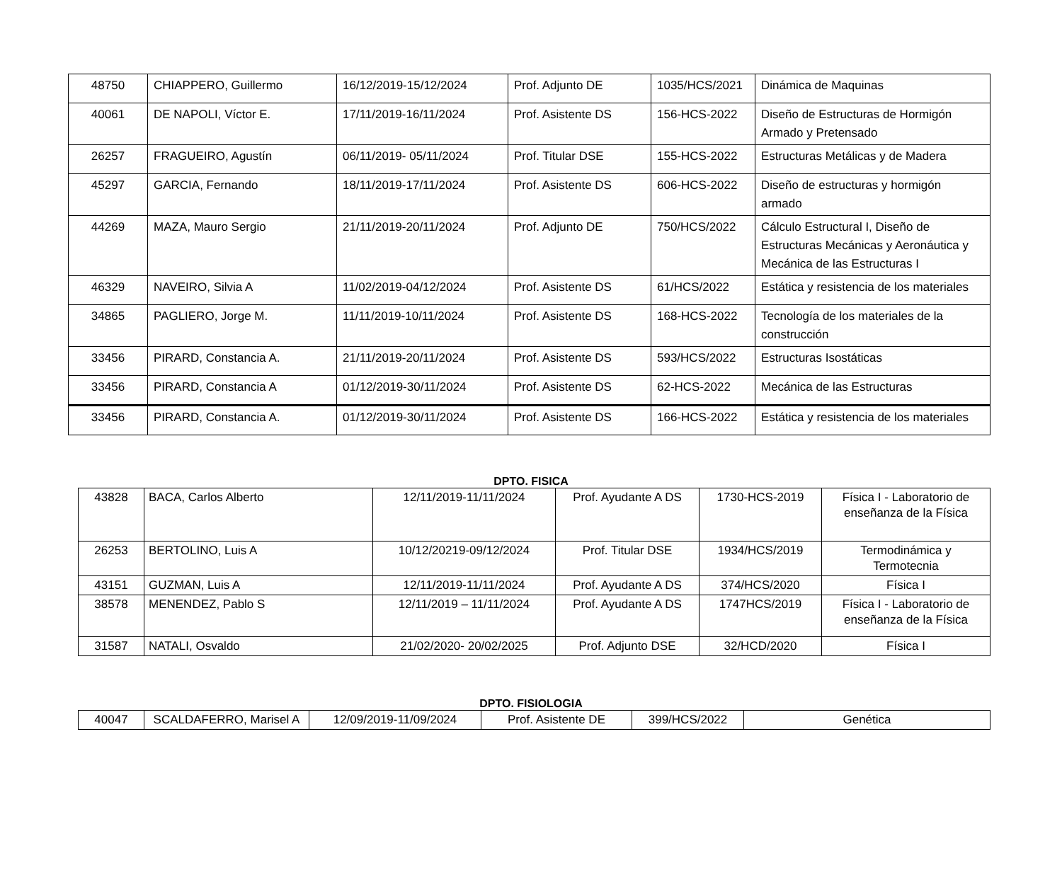| 48750 | CHIAPPERO, Guillermo | 16/12/2019-15/12/2024 | Prof. Adjunto DE | 1035/HCS/2021 | Dinámica de Maquinas |
| 40061 | DE NAPOLI, Víctor E. | 17/11/2019-16/11/2024 | Prof. Asistente DS | 156-HCS-2022 | Diseño de Estructuras de Hormigón Armado y Pretensado |
| 26257 | FRAGUEIRO, Agustín | 06/11/2019- 05/11/2024 | Prof. Titular DSE | 155-HCS-2022 | Estructuras Metálicas y de Madera |
| 45297 | GARCIA, Fernando | 18/11/2019-17/11/2024 | Prof. Asistente DS | 606-HCS-2022 | Diseño de estructuras y hormigón armado |
| 44269 | MAZA, Mauro Sergio | 21/11/2019-20/11/2024 | Prof. Adjunto DE | 750/HCS/2022 | Cálculo Estructural I, Diseño de Estructuras Mecánicas y Aeronáutica y Mecánica de las Estructuras I |
| 46329 | NAVEIRO, Silvia A | 11/02/2019-04/12/2024 | Prof. Asistente DS | 61/HCS/2022 | Estática y resistencia de los materiales |
| 34865 | PAGLIERO, Jorge M. | 11/11/2019-10/11/2024 | Prof. Asistente DS | 168-HCS-2022 | Tecnología de los materiales de la construcción |
| 33456 | PIRARD, Constancia A. | 21/11/2019-20/11/2024 | Prof. Asistente DS | 593/HCS/2022 | Estructuras Isostáticas |
| 33456 | PIRARD, Constancia A | 01/12/2019-30/11/2024 | Prof. Asistente DS | 62-HCS-2022 | Mecánica de las Estructuras |
| 33456 | PIRARD, Constancia A. | 01/12/2019-30/11/2024 | Prof. Asistente DS | 166-HCS-2022 | Estática y resistencia de los materiales |
DPTO. FISICA
| 43828 | BACA, Carlos Alberto | 12/11/2019-11/11/2024 | Prof. Ayudante A DS | 1730-HCS-2019 | Física I - Laboratorio de enseñanza de la Física |
| 26253 | BERTOLINO, Luis A | 10/12/20219-09/12/2024 | Prof. Titular DSE | 1934/HCS/2019 | Termodinámica y Termotecnia |
| 43151 | GUZMAN, Luis A | 12/11/2019-11/11/2024 | Prof. Ayudante A DS | 374/HCS/2020 | Física I |
| 38578 | MENENDEZ, Pablo S | 12/11/2019 – 11/11/2024 | Prof. Ayudante A DS | 1747HCS/2019 | Física I - Laboratorio de enseñanza de la Física |
| 31587 | NATALI, Osvaldo | 21/02/2020- 20/02/2025 | Prof. Adjunto DSE | 32/HCD/2020 | Física I |
DPTO. FISIOLOGIA
| 40047 | SCALDAFERRO, Marisel A | 12/09/2019-11/09/2024 | Prof. Asistente DE | 399/HCS/2022 | Genética |